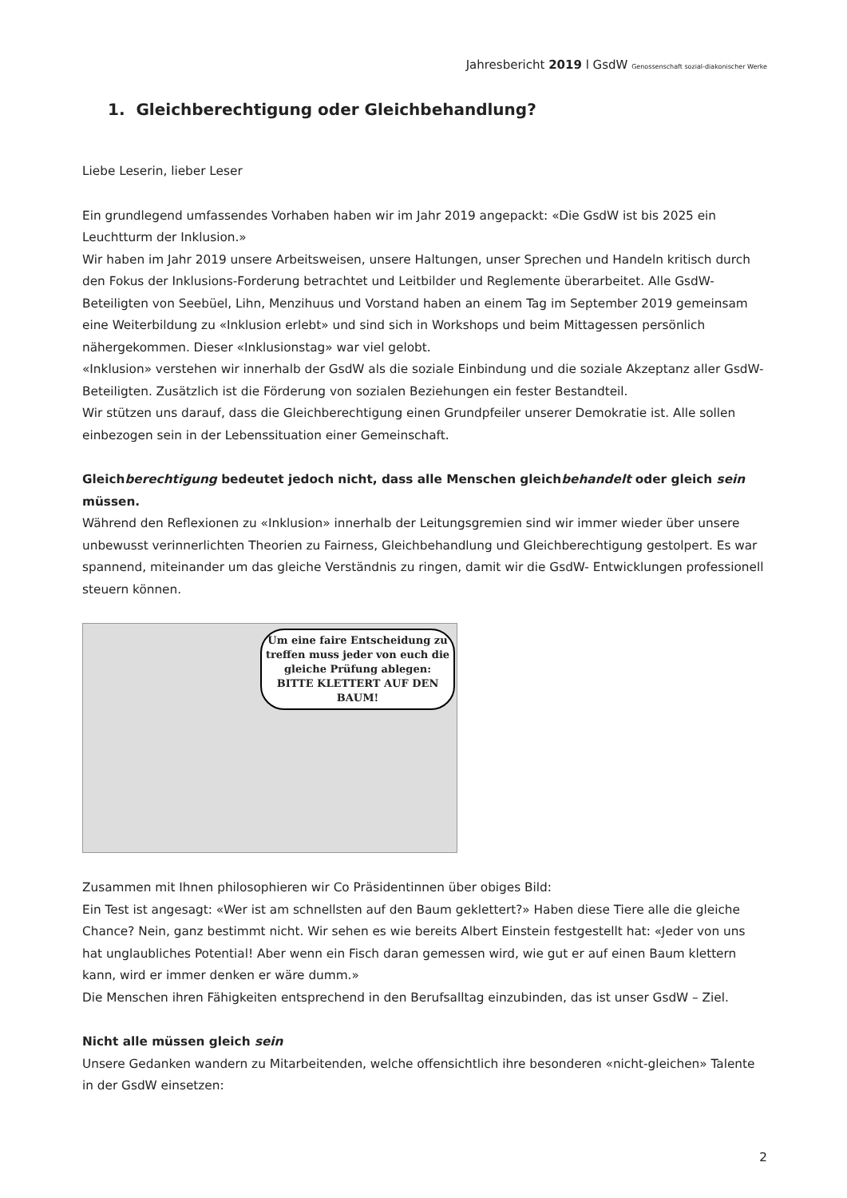Jahresbericht 2019 l GsdW Genossenschaft sozial-diakonischer Werke
1. Gleichberechtigung oder Gleichbehandlung?
Liebe Leserin, lieber Leser
Ein grundlegend umfassendes Vorhaben haben wir im Jahr 2019 angepackt: «Die GsdW ist bis 2025 ein Leuchtturm der Inklusion.»
Wir haben im Jahr 2019 unsere Arbeitsweisen, unsere Haltungen, unser Sprechen und Handeln kritisch durch den Fokus der Inklusions-Forderung betrachtet und Leitbilder und Reglemente überarbeitet. Alle GsdW-Beteiligten von Seebüel, Lihn, Menzihuus und Vorstand haben an einem Tag im September 2019 gemeinsam eine Weiterbildung zu «Inklusion erlebt» und sind sich in Workshops und beim Mittagessen persönlich nähergekommen. Dieser «Inklusionstag» war viel gelobt.
«Inklusion» verstehen wir innerhalb der GsdW als die soziale Einbindung und die soziale Akzeptanz aller GsdW-Beteiligten. Zusätzlich ist die Förderung von sozialen Beziehungen ein fester Bestandteil.
Wir stützen uns darauf, dass die Gleichberechtigung einen Grundpfeiler unserer Demokratie ist. Alle sollen einbezogen sein in der Lebenssituation einer Gemeinschaft.
Gleichberechtigung bedeutet jedoch nicht, dass alle Menschen gleichbehandelt oder gleich sein müssen.
Während den Reflexionen zu «Inklusion» innerhalb der Leitungsgremien sind wir immer wieder über unsere unbewusst verinnerlichten Theorien zu Fairness, Gleichbehandlung und Gleichberechtigung gestolpert. Es war spannend, miteinander um das gleiche Verständnis zu ringen, damit wir die GsdW- Entwicklungen professionell steuern können.
Um eine faire Entscheidung zu treffen muss jeder von euch die gleiche Prüfung ablegen: BITTE KLETTERT AUF DEN BAUM!
Zusammen mit Ihnen philosophieren wir Co Präsidentinnen über obiges Bild:
Ein Test ist angesagt: «Wer ist am schnellsten auf den Baum geklettert?» Haben diese Tiere alle die gleiche Chance? Nein, ganz bestimmt nicht. Wir sehen es wie bereits Albert Einstein festgestellt hat: «Jeder von uns hat unglaubliches Potential! Aber wenn ein Fisch daran gemessen wird, wie gut er auf einen Baum klettern kann, wird er immer denken er wäre dumm.»
Die Menschen ihren Fähigkeiten entsprechend in den Berufsalltag einzubinden, das ist unser GsdW – Ziel.
Nicht alle müssen gleich sein
Unsere Gedanken wandern zu Mitarbeitenden, welche offensichtlich ihre besonderen «nicht-gleichen» Talente in der GsdW einsetzen:
2